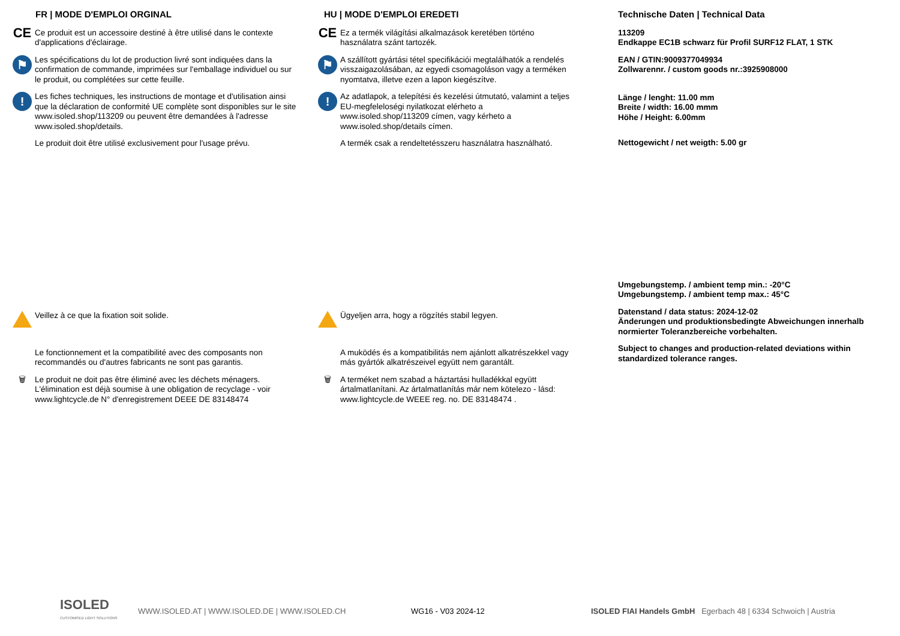FR | MODE D'EMPLOI ORGINAL
CE
Ce produit est un accessoire destiné à être utilisé dans le contexte d'applications d'éclairage.
⚑
Les spécifications du lot de production livré sont indiquées dans la confirmation de commande, imprimées sur l'emballage individuel ou sur le produit, ou complétées sur cette feuille.
!
Les fiches techniques, les instructions de montage et d'utilisation ainsi que la déclaration de conformité UE complète sont disponibles sur le site www.isoled.shop/113209 ou peuvent être demandées à l'adresse www.isoled.shop/details.
Le produit doit être utilisé exclusivement pour l'usage prévu.
Veillez à ce que la fixation soit solide.
Le fonctionnement et la compatibilité avec des composants non recommandés ou d'autres fabricants ne sont pas garantis.
🗑 Le produit ne doit pas être éliminé avec les déchets ménagers. L'élimination est déjà soumise à une obligation de recyclage - voir www.lightcycle.de N° d'enregistrement DEEE DE 83148474
HU | MODE D'EMPLOI EREDETI
CE
Ez a termék világítási alkalmazások keretében történo használatra szánt tartozék.
⚑
A szállított gyártási tétel specifikációi megtalálhatók a rendelés visszaigazolásában, az egyedi csomagoláson vagy a terméken nyomtatva, illetve ezen a lapon kiegészítve.
!
Az adatlapok, a telepítési és kezelési útmutató, valamint a teljes EU-megfeleloségi nyilatkozat elérheto a www.isoled.shop/113209 címen, vagy kérheto a www.isoled.shop/details címen.
A termék csak a rendeltetésszeru használatra használható.
Ügyeljen arra, hogy a rögzítés stabil legyen.
A muködés és a kompatibilitás nem ajánlott alkatrészekkel vagy más gyártók alkatrészeivel együtt nem garantált.
🗑 A terméket nem szabad a háztartási hulladékkal együtt ártalmatlanítani. Az ártalmatlanítás már nem kötelezo - lásd: www.lightcycle.de WEEE reg. no. DE 83148474 .
Technische Daten | Technical Data
113209
Endkappe EC1B schwarz für Profil SURF12 FLAT, 1 STK
EAN / GTIN:9009377049934
Zollwarennr. / custom goods nr.:3925908000
Länge / lenght: 11.00 mm
Breite / width: 16.00 mmm
Höhe / Height: 6.00mm
Nettogewicht / net weigth: 5.00 gr
Umgebungstemp. / ambient temp min.: -20°C
Umgebungstemp. / ambient temp max.: 45°C
Datenstand / data status: 2024-12-02
Änderungen und produktionsbedingte Abweichungen innerhalb normierter Toleranzbereiche vorbehalten.
Subject to changes and production-related deviations within standardized tolerance ranges.
ISOLED
CUSTOMISED LIGHT SOLUTIONS
WWW.ISOLED.AT | WWW.ISOLED.DE | WWW.ISOLED.CH WG16 - V03 2024-12
ISOLED FIAI Handels GmbH Egerbach 48 | 6334 Schwoich | Austria